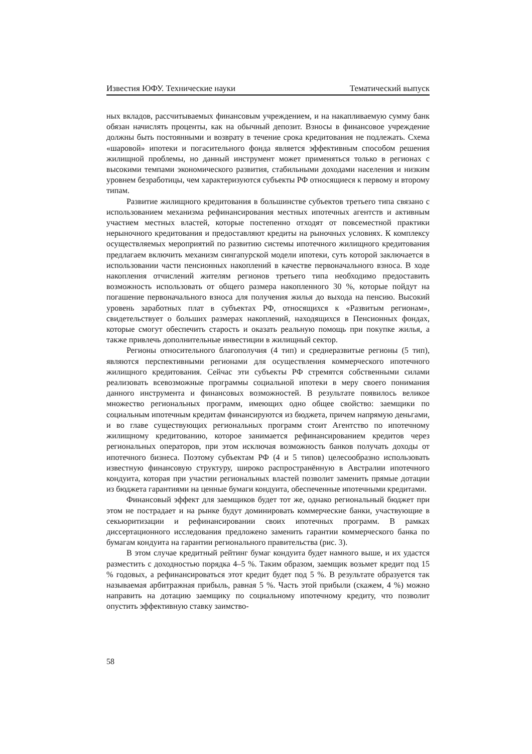Известия ЮФУ. Технические науки Тематический выпуск
ных вкладов, рассчитываемых финансовым учреждением, и на накапливаемую сумму банк обязан начислять проценты, как на обычный депозит. Взносы в финансовое учреждение должны быть постоянными и возврату в течение срока кредитования не подлежать. Схема «шаровой» ипотеки и погасительного фонда является эффективным способом решения жилищной проблемы, но данный инструмент может применяться только в регионах с высокими темпами экономического развития, стабильными доходами населения и низким уровнем безработицы, чем характеризуются субъекты РФ относящиеся к первому и второму типам.
Развитие жилищного кредитования в большинстве субъектов третьего типа связано с использованием механизма рефинансирования местных ипотечных агентств и активным участием местных властей, которые постепенно отходят от повсеместной практики нерыночного кредитования и предоставляют кредиты на рыночных условиях. К комплексу осуществляемых мероприятий по развитию системы ипотечного жилищного кредитования предлагаем включить механизм сингапурской модели ипотеки, суть которой заключается в использовании части пенсионных накоплений в качестве первоначального взноса. В ходе накопления отчислений жителям регионов третьего типа необходимо предоставить возможность использовать от общего размера накопленного 30 %, которые пойдут на погашение первоначального взноса для получения жилья до выхода на пенсию. Высокий уровень заработных плат в субъектах РФ, относящихся к «Развитым регионам», свидетельствует о больших размерах накоплений, находящихся в Пенсионных фондах, которые смогут обеспечить старость и оказать реальную помощь при покупке жилья, а также привлечь дополнительные инвестиции в жилищный сектор.
Регионы относительного благополучия (4 тип) и среднеразвитые регионы (5 тип), являются перспективными регионами для осуществления коммерческого ипотечного жилищного кредитования. Сейчас эти субъекты РФ стремятся собственными силами реализовать всевозможные программы социальной ипотеки в меру своего понимания данного инструмента и финансовых возможностей. В результате появилось великое множество региональных программ, имеющих одно общее свойство: заемщики по социальным ипотечным кредитам финансируются из бюджета, причем напрямую деньгами, и во главе существующих региональных программ стоит Агентство по ипотечному жилищному кредитованию, которое занимается рефинансированием кредитов через региональных операторов, при этом исключая возможность банков получать доходы от ипотечного бизнеса. Поэтому субъектам РФ (4 и 5 типов) целесообразно использовать известную финансовую структуру, широко распространённую в Австралии ипотечного кондуита, которая при участии региональных властей позволит заменить прямые дотации из бюджета гарантиями на ценные бумаги кондуита, обеспеченные ипотечными кредитами.
Финансовый эффект для заемщиков будет тот же, однако региональный бюджет при этом не пострадает и на рынке будут доминировать коммерческие банки, участвующие в секьюритизации и рефинансировании своих ипотечных программ. В рамках диссертационного исследования предложено заменить гарантии коммерческого банка по бумагам кондуита на гарантии регионального правительства (рис. 3).
В этом случае кредитный рейтинг бумаг кондуита будет намного выше, и их удастся разместить с доходностью порядка 4–5 %. Таким образом, заемщик возьмет кредит под 15 % годовых, а рефинансироваться этот кредит будет под 5 %. В результате образуется так называемая арбитражная прибыль, равная 5 %. Часть этой прибыли (скажем, 4 %) можно направить на дотацию заемщику по социальному ипотечному кредиту, что позволит опустить эффективную ставку заимство-
58